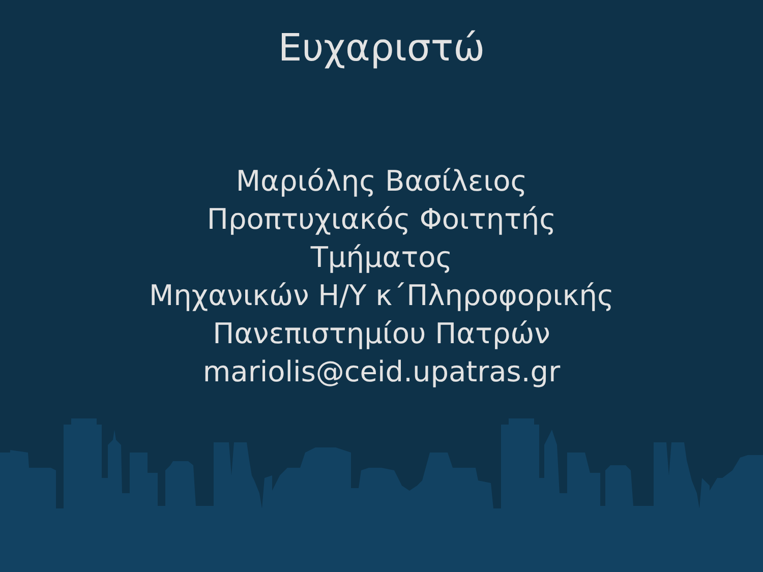Ευχαριστώ
Μαριόλης Βασίλειος
Προπτυχιακός Φοιτητής
Τμήματος
Μηχανικών Η/Υ κ΄Πληροφορικής
Πανεπιστημίου Πατρών
mariolis@ceid.upatras.gr